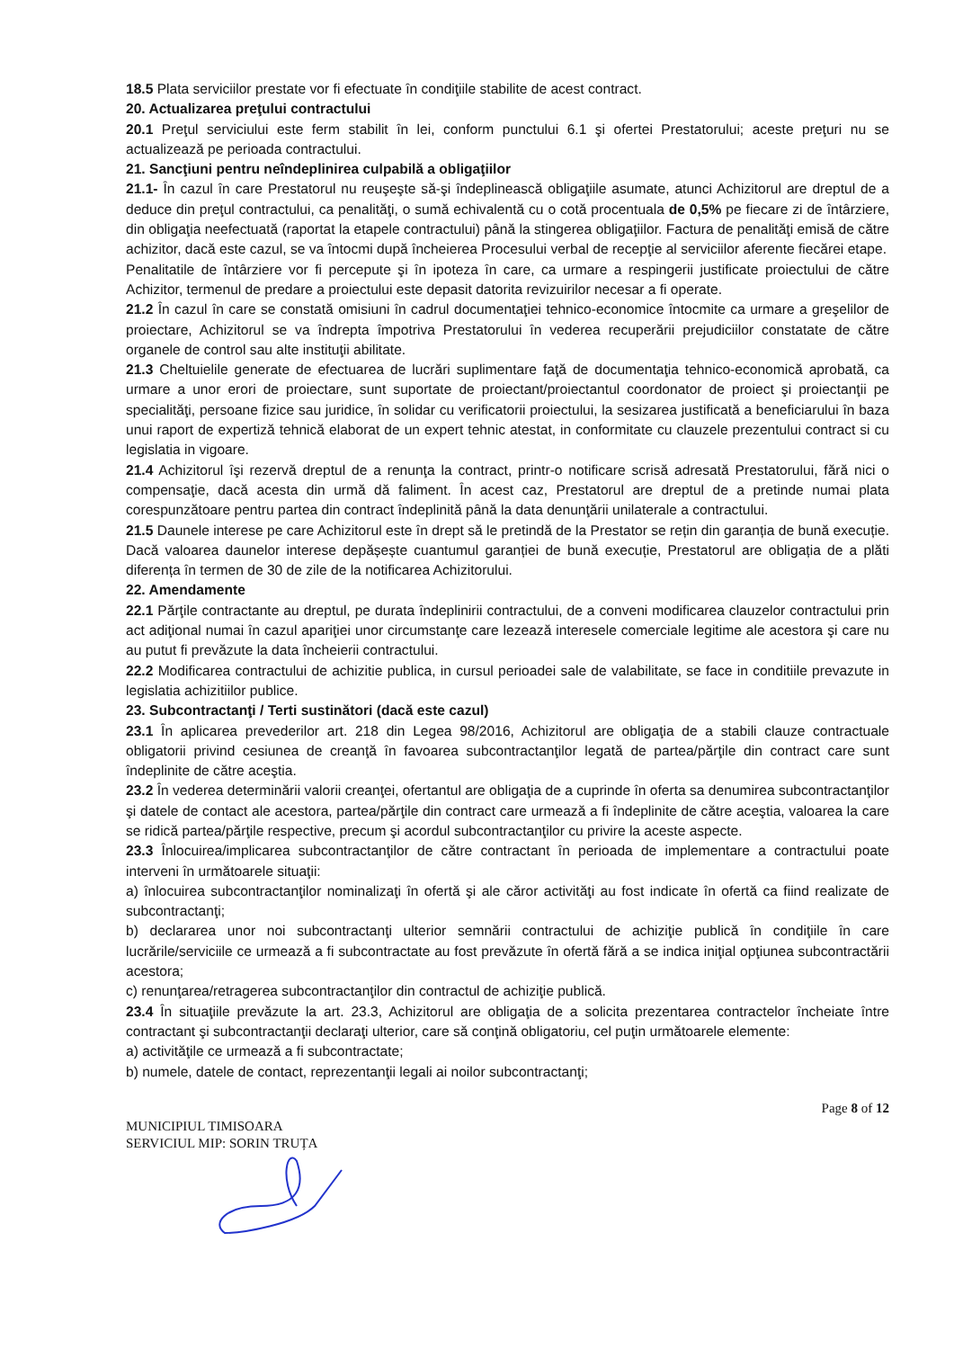18.5 Plata serviciilor prestate vor fi efectuate în condiţiile stabilite de acest contract.
20. Actualizarea preţului contractului
20.1 Preţul serviciului este ferm stabilit în lei, conform punctului 6.1 şi ofertei Prestatorului; aceste preţuri nu se actualizează pe perioada contractului.
21. Sancţiuni pentru neîndeplinirea culpabilă a obligaţiilor
21.1- În cazul în care Prestatorul nu reuşeşte să-şi îndeplinească obligaţiile asumate, atunci Achizitorul are dreptul de a deduce din preţul contractului, ca penalităţi, o sumă echivalentă cu o cotă procentuala de 0,5% pe fiecare zi de întârziere, din obligaţia neefectuată (raportat la etapele contractului) până la stingerea obligaţiilor. Factura de penalităţi emisă de către achizitor, dacă este cazul, se va întocmi după încheierea Procesului verbal de recepţie al serviciilor aferente fiecărei etape.
Penalitatile de întârziere vor fi percepute şi în ipoteza în care, ca urmare a respingerii justificate proiectului de către Achizitor, termenul de predare a proiectului este depasit datorita revizuirilor necesar a fi operate.
21.2 În cazul în care se constată omisiuni în cadrul documentaţiei tehnico-economice întocmite ca urmare a greşelilor de proiectare, Achizitorul se va îndrepta împotriva Prestatorului în vederea recuperării prejudiciilor constatate de către organele de control sau alte instituţii abilitate.
21.3 Cheltuielile generate de efectuarea de lucrări suplimentare faţă de documentaţia tehnico-economică aprobată, ca urmare a unor erori de proiectare, sunt suportate de proiectant/proiectantul coordonator de proiect şi proiectanţii pe specialităţi, persoane fizice sau juridice, în solidar cu verificatorii proiectului, la sesizarea justificată a beneficiarului în baza unui raport de expertiză tehnică elaborat de un expert tehnic atestat, in conformitate cu clauzele prezentului contract si cu legislatia in vigoare.
21.4 Achizitorul îşi rezervă dreptul de a renunţa la contract, printr-o notificare scrisă adresată Prestatorului, fără nici o compensaţie, dacă acesta din urmă dă faliment. În acest caz, Prestatorul are dreptul de a pretinde numai plata corespunzătoare pentru partea din contract îndeplinită până la data denunţării unilaterale a contractului.
21.5 Daunele interese pe care Achizitorul este în drept să le pretindă de la Prestator se rețin din garanția de bună execuție. Dacă valoarea daunelor interese depășește cuantumul garanției de bună execuție, Prestatorul are obligația de a plăti diferența în termen de 30 de zile de la notificarea Achizitorului.
22. Amendamente
22.1 Părţile contractante au dreptul, pe durata îndeplinirii contractului, de a conveni modificarea clauzelor contractului prin act adiţional numai în cazul apariţiei unor circumstanţe care lezează interesele comerciale legitime ale acestora şi care nu au putut fi prevăzute la data încheierii contractului.
22.2 Modificarea contractului de achizitie publica, in cursul perioadei sale de valabilitate, se face in conditiile prevazute in legislatia achizitiilor publice.
23. Subcontractanţi / Terti sustinători (dacă este cazul)
23.1 În aplicarea prevederilor art. 218 din Legea 98/2016, Achizitorul are obligaţia de a stabili clauze contractuale obligatorii privind cesiunea de creanţă în favoarea subcontractanţilor legată de partea/părţile din contract care sunt îndeplinite de către aceştia.
23.2 În vederea determinării valorii creanţei, ofertantul are obligaţia de a cuprinde în oferta sa denumirea subcontractanţilor şi datele de contact ale acestora, partea/părţile din contract care urmează a fi îndeplinite de către aceştia, valoarea la care se ridică partea/părţile respective, precum şi acordul subcontractanţilor cu privire la aceste aspecte.
23.3 Înlocuirea/implicarea subcontractanţilor de către contractant în perioada de implementare a contractului poate interveni în următoarele situaţii:
a) înlocuirea subcontractanţilor nominalizaţi în ofertă şi ale căror activităţi au fost indicate în ofertă ca fiind realizate de subcontractanţi;
b) declararea unor noi subcontractanţi ulterior semnării contractului de achiziţie publică în condiţiile în care lucrările/serviciile ce urmează a fi subcontractate au fost prevăzute în ofertă fără a se indica iniţial opţiunea subcontractării acestora;
c) renunţarea/retragerea subcontractanţilor din contractul de achiziţie publică.
23.4 În situaţiile prevăzute la art. 23.3, Achizitorul are obligaţia de a solicita prezentarea contractelor încheiate între contractant şi subcontractanţii declaraţi ulterior, care să conţină obligatoriu, cel puţin următoarele elemente:
a) activităţile ce urmează a fi subcontractate;
b) numele, datele de contact, reprezentanţii legali ai noilor subcontractanţi;
MUNICIPIUL TIMISOARA
SERVICIUL MIP: SORIN TRUȚA
Page 8 of 12